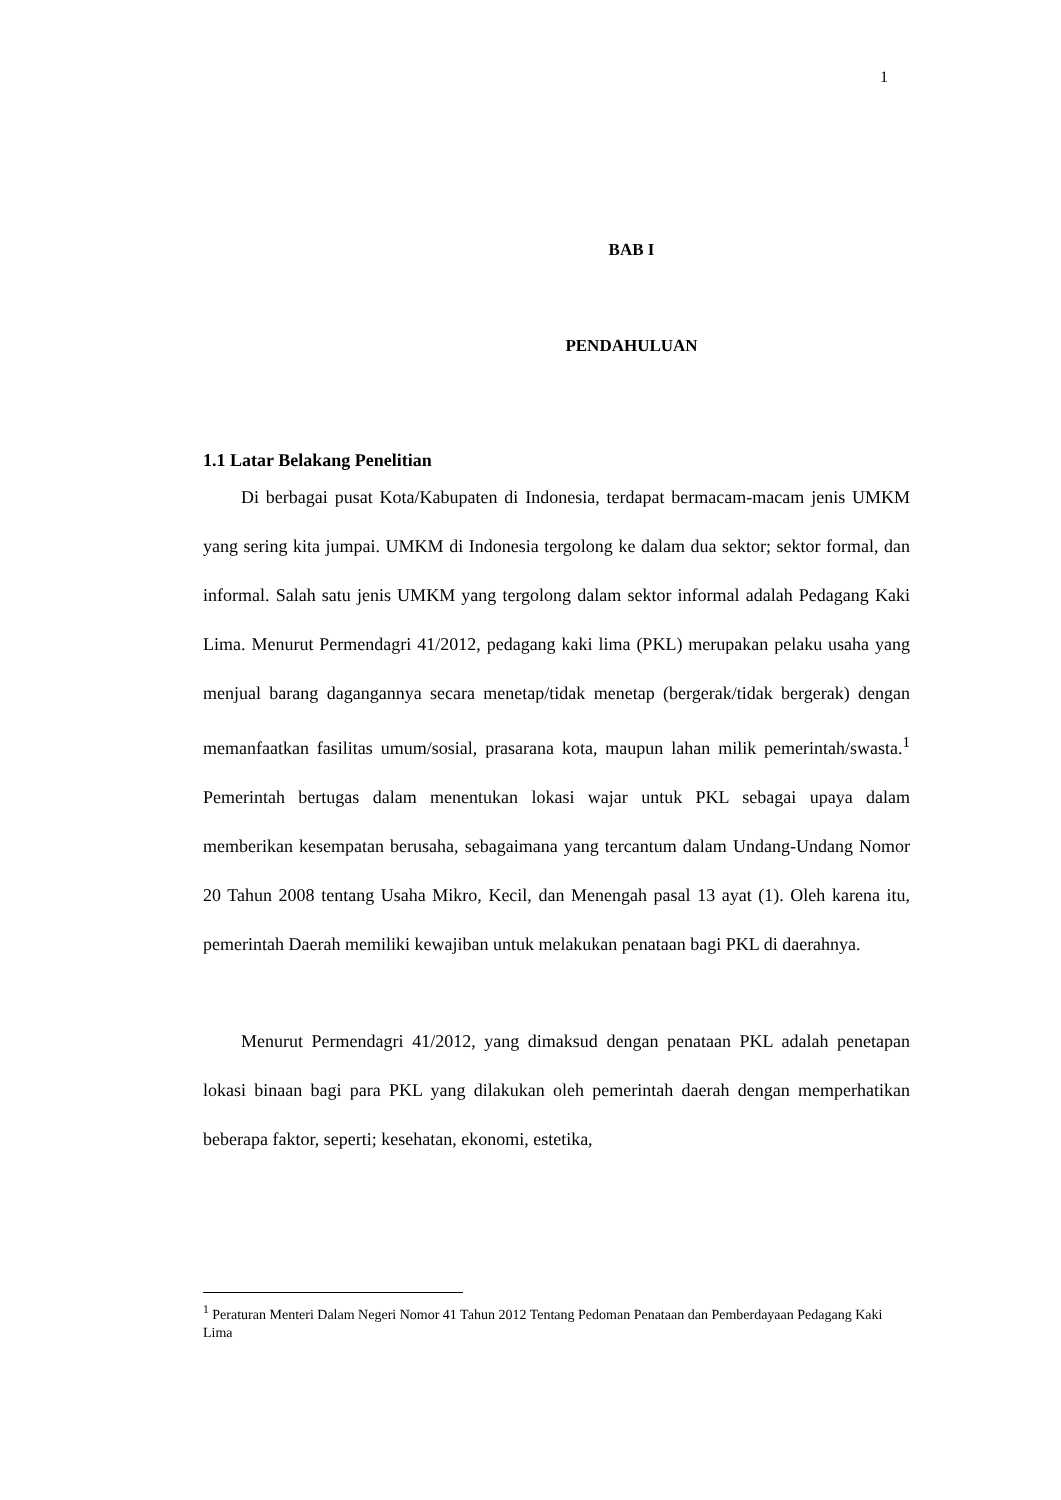1
BAB I
PENDAHULUAN
1.1 Latar Belakang Penelitian
Di berbagai pusat Kota/Kabupaten di Indonesia, terdapat bermacam-macam jenis UMKM yang sering kita jumpai. UMKM di Indonesia tergolong ke dalam dua sektor; sektor formal, dan informal. Salah satu jenis UMKM yang tergolong dalam sektor informal adalah Pedagang Kaki Lima. Menurut Permendagri 41/2012, pedagang kaki lima (PKL) merupakan pelaku usaha yang menjual barang dagangannya secara menetap/tidak menetap (bergerak/tidak bergerak) dengan memanfaatkan fasilitas umum/sosial, prasarana kota, maupun lahan milik pemerintah/swasta.<sup>1</sup> Pemerintah bertugas dalam menentukan lokasi wajar untuk PKL sebagai upaya dalam memberikan kesempatan berusaha, sebagaimana yang tercantum dalam Undang-Undang Nomor 20 Tahun 2008 tentang Usaha Mikro, Kecil, dan Menengah pasal 13 ayat (1). Oleh karena itu, pemerintah Daerah memiliki kewajiban untuk melakukan penataan bagi PKL di daerahnya.
Menurut Permendagri 41/2012, yang dimaksud dengan penataan PKL adalah penetapan lokasi binaan bagi para PKL yang dilakukan oleh pemerintah daerah dengan memperhatikan beberapa faktor, seperti; kesehatan, ekonomi, estetika,
<sup>1</sup> Peraturan Menteri Dalam Negeri Nomor 41 Tahun 2012 Tentang Pedoman Penataan dan Pemberdayaan Pedagang Kaki Lima